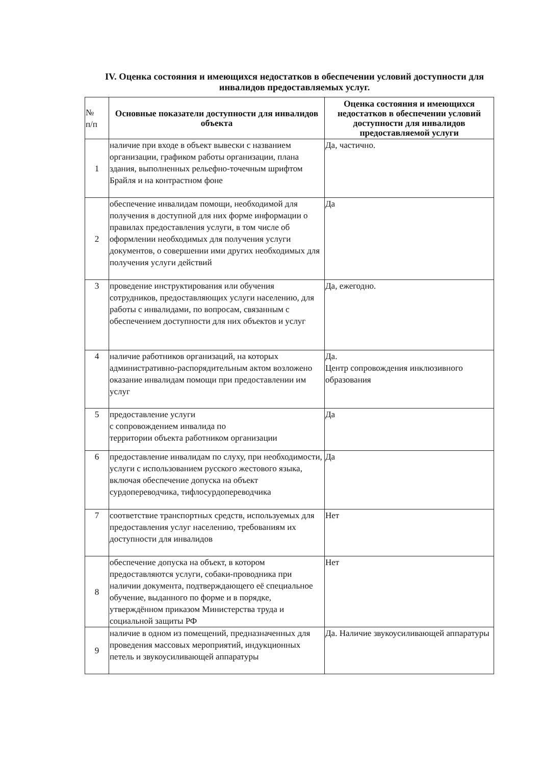IV. Оценка состояния и имеющихся недостатков в обеспечении условий доступности для инвалидов предоставляемых услуг.
| № п/п | Основные показатели доступности для инвалидов объекта | Оценка состояния и имеющихся недостатков в обеспечении условий доступности для инвалидов предоставляемой услуги |
| 1 | наличие при входе в объект вывески с названием организации, графиком работы организации, плана здания, выполненных рельефно-точечным шрифтом Брайля и на контрастном фоне | Да, частично. |
| 2 | обеспечение инвалидам помощи, необходимой для получения в доступной для них форме информации о правилах предоставления услуги, в том числе об оформлении необходимых для получения услуги документов, о совершении ими других необходимых для получения услуги действий | Да |
| 3 | проведение инструктирования или обучения сотрудников, предоставляющих услуги населению, для работы с инвалидами, по вопросам, связанным с обеспечением доступности для них объектов и услуг | Да, ежегодно. |
| 4 | наличие работников организаций, на которых административно-распорядительным актом возложено оказание инвалидам помощи при предоставлении им услуг | Да. Центр сопровождения инклюзивного образования |
| 5 | предоставление услуги с сопровождением инвалида по территории объекта работником организации | Да |
| 6 | предоставление инвалидам по слуху, при необходимости, услуги с использованием русского жестового языка, включая обеспечение допуска на объект сурдопереводчика, тифлосурдопереводчика | Да |
| 7 | соответствие транспортных средств, используемых для предоставления услуг населению, требованиям их доступности для инвалидов | Нет |
| 8 | обеспечение допуска на объект, в котором предоставляются услуги, собаки-проводника при наличии документа, подтверждающего её специальное обучение, выданного по форме и в порядке, утверждённом приказом Министерства труда и социальной защиты РФ | Нет |
| 9 | наличие в одном из помещений, предназначенных для проведения массовых мероприятий, индукционных петель и звукоусиливающей аппаратуры | Да. Наличие звукоусиливающей аппаратуры |